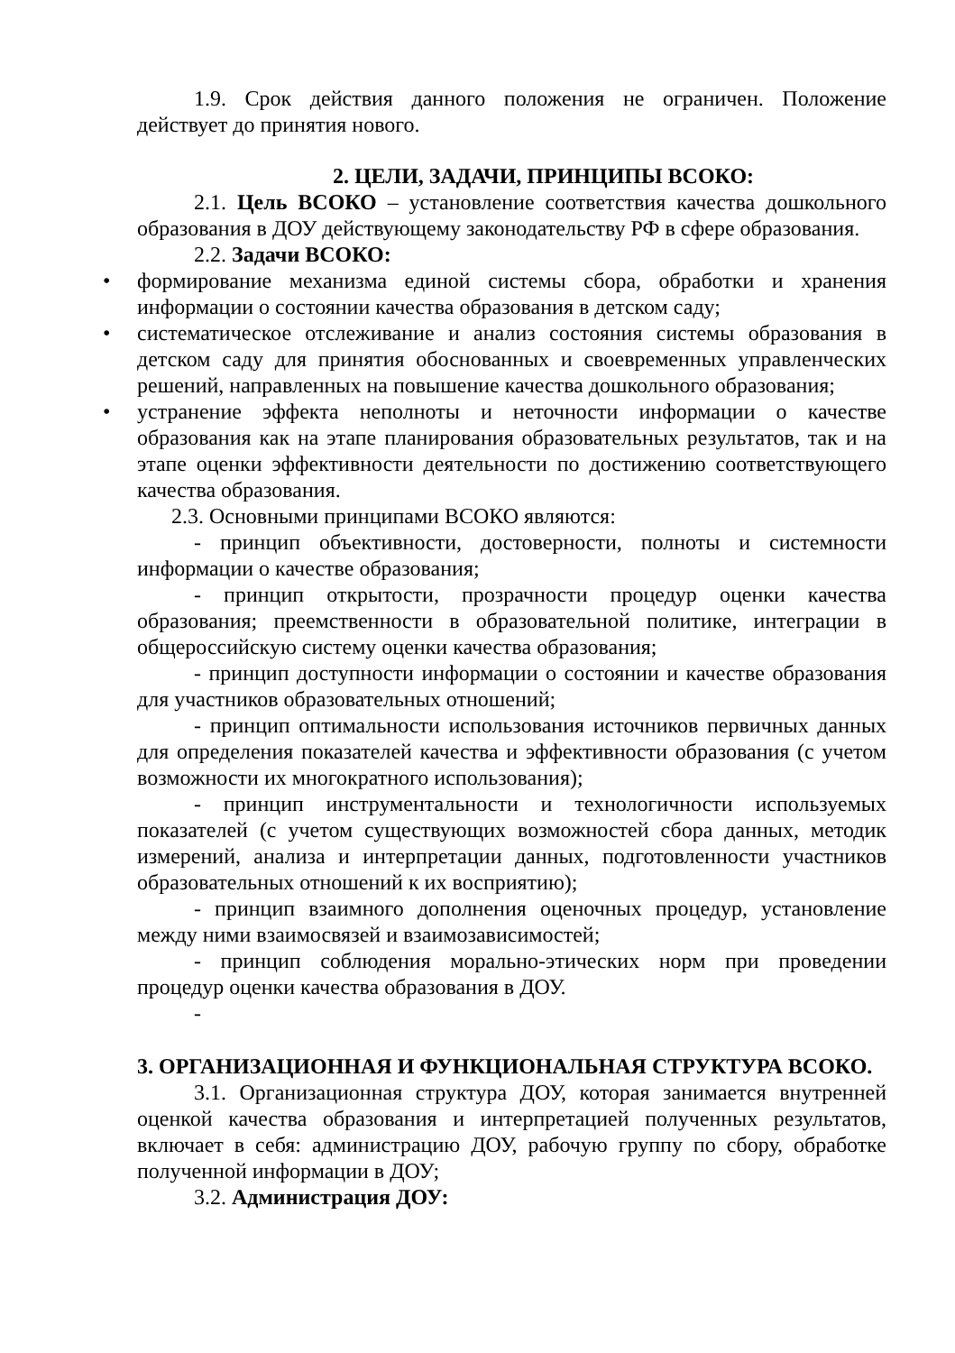1.9. Срок действия данного положения не ограничен. Положение действует до принятия нового.
2. ЦЕЛИ, ЗАДАЧИ, ПРИНЦИПЫ ВСОКО:
2.1. Цель ВСОКО – установление соответствия качества дошкольного образования в ДОУ действующему законодательству РФ в сфере образования.
2.2. Задачи ВСОКО:
• формирование механизма единой системы сбора, обработки и хранения информации о состоянии качества образования в детском саду;
• систематическое отслеживание и анализ состояния системы образования в детском саду для принятия обоснованных и своевременных управленческих решений, направленных на повышение качества дошкольного образования;
• устранение эффекта неполноты и неточности информации о качестве образования как на этапе планирования образовательных результатов, так и на этапе оценки эффективности деятельности по достижению соответствующего качества образования.
2.3. Основными принципами ВСОКО являются:
- принцип объективности, достоверности, полноты и системности информации о качестве образования;
- принцип открытости, прозрачности процедур оценки качества образования; преемственности в образовательной политике, интеграции в общероссийскую систему оценки качества образования;
- принцип доступности информации о состоянии и качестве образования для участников образовательных отношений;
- принцип оптимальности использования источников первичных данных для определения показателей качества и эффективности образования (с учетом возможности их многократного использования);
- принцип инструментальности и технологичности используемых показателей (с учетом существующих возможностей сбора данных, методик измерений, анализа и интерпретации данных, подготовленности участников образовательных отношений к их восприятию);
- принцип взаимного дополнения оценочных процедур, установление между ними взаимосвязей и взаимозависимостей;
- принцип соблюдения морально-этических норм при проведении процедур оценки качества образования в ДОУ.
-
3. ОРГАНИЗАЦИОННАЯ И ФУНКЦИОНАЛЬНАЯ СТРУКТУРА ВСОКО.
3.1. Организационная структура ДОУ, которая занимается внутренней оценкой качества образования и интерпретацией полученных результатов, включает в себя: администрацию ДОУ, рабочую группу по сбору, обработке полученной информации в ДОУ;
3.2. Администрация ДОУ: